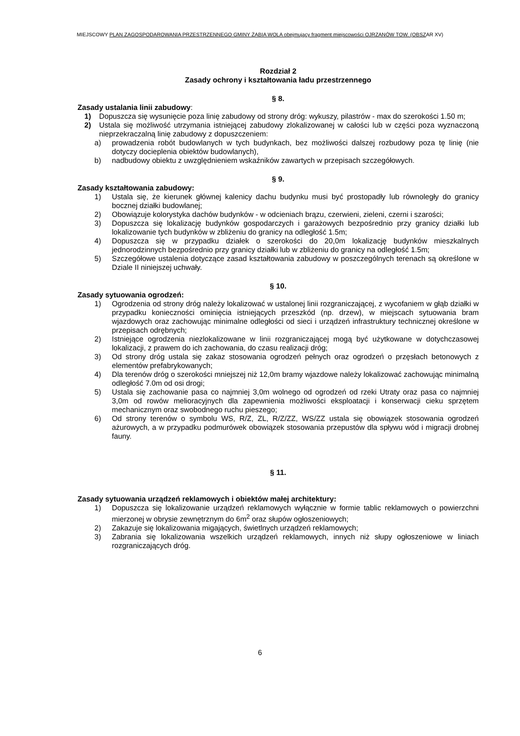MIEJSCOWY PLAN ZAGOSPODAROWANIA PRZESTRZENNEGO GMINY ŻABIA WOLA obejmujący fragment miejscowości OJRZANÓW TOW. (OBSZAR XV)
Rozdział 2
Zasady ochrony i kształtowania ładu przestrzennego
§ 8.
Zasady ustalania linii zabudowy:
1) Dopuszcza się wysunięcie poza linię zabudowy od strony dróg: wykuszy, pilastrów - max do szerokości 1.50 m;
2) Ustala się możliwość utrzymania istniejącej zabudowy zlokalizowanej w całości lub w części poza wyznaczoną nieprzekraczalną linię zabudowy z dopuszczeniem:
a) prowadzenia robót budowlanych w tych budynkach, bez możliwości dalszej rozbudowy poza tę linię (nie dotyczy docieplenia obiektów budowlanych),
b) nadbudowy obiektu z uwzględnieniem wskaźników zawartych w przepisach szczegółowych.
§ 9.
Zasady kształtowania zabudowy:
1) Ustala się, że kierunek głównej kalenicy dachu budynku musi być prostopadły lub równoległy do granicy bocznej działki budowlanej;
2) Obowiązuje kolorystyka dachów budynków - w odcieniach brązu, czerwieni, zieleni, czerni i szarości;
3) Dopuszcza się lokalizację budynków gospodarczych i garażowych bezpośrednio przy granicy działki lub lokalizowanie tych budynków w zbliżeniu do granicy na odległość 1.5m;
4) Dopuszcza się w przypadku działek o szerokości do 20,0m lokalizację budynków mieszkalnych jednorodzinnych bezpośrednio przy granicy działki lub w zbliżeniu do granicy na odległość 1.5m;
5) Szczegółowe ustalenia dotyczące zasad kształtowania zabudowy w poszczególnych terenach są określone w Dziale II niniejszej uchwały.
§ 10.
Zasady sytuowania ogrodzeń:
1) Ogrodzenia od strony dróg należy lokalizować w ustalonej linii rozgraniczającej, z wycofaniem w głąb działki w przypadku konieczności ominięcia istniejących przeszkód (np. drzew), w miejscach sytuowania bram wjazdowych oraz zachowując minimalne odległości od sieci i urządzeń infrastruktury technicznej określone w przepisach odrębnych;
2) Istniejące ogrodzenia niezlokalizowane w linii rozgraniczającej mogą być użytkowane w dotychczasowej lokalizacji, z prawem do ich zachowania, do czasu realizacji dróg;
3) Od strony dróg ustala się zakaz stosowania ogrodzeń pełnych oraz ogrodzeń o przęsłach betonowych z elementów prefabrykowanych;
4) Dla terenów dróg o szerokości mniejszej niż 12,0m bramy wjazdowe należy lokalizować zachowując minimalną odległość 7.0m od osi drogi;
5) Ustala się zachowanie pasa co najmniej 3,0m wolnego od ogrodzeń od rzeki Utraty oraz pasa co najmniej 3,0m od rowów melioracyjnych dla zapewnienia możliwości eksploatacji i konserwacji cieku sprzętem mechanicznym oraz swobodnego ruchu pieszego;
6) Od strony terenów o symbolu WS, R/Z, ZL, R/Z/ZZ, WS/ZZ ustala się obowiązek stosowania ogrodzeń ażurowych, a w przypadku podmurówek obowiązek stosowania przepustów dla spływu wód i migracji drobnej fauny.
§ 11.
Zasady sytuowania urządzeń reklamowych i obiektów małej architektury:
1) Dopuszcza się lokalizowanie urządzeń reklamowych wyłącznie w formie tablic reklamowych o powierzchni mierzonej w obrysie zewnętrznym do 6m<sup>2</sup> oraz słupów ogłoszeniowych;
2) Zakazuje się lokalizowania migających, świetlnych urządzeń reklamowych;
3) Zabrania się lokalizowania wszelkich urządzeń reklamowych, innych niż słupy ogłoszeniowe w liniach rozgraniczających dróg.
6